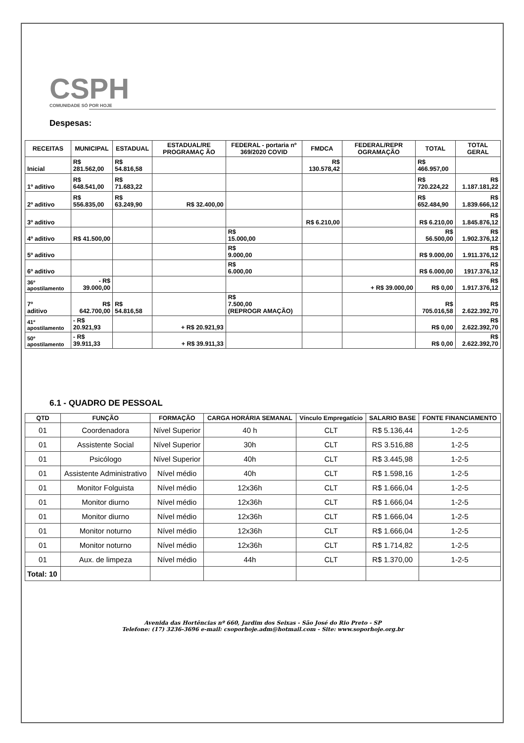CSPH
COMUNIDADE SÓ POR HOJE
Despesas:
| RECEITAS | MUNICIPAL | ESTADUAL | ESTADUAL/RE PROGRAMAÇ ÃO | FEDERAL - portaria nº 369/2020 COVID | FMDCA | FEDERAL/REPR OGRAMAÇÃO | TOTAL | TOTAL GERAL |
| --- | --- | --- | --- | --- | --- | --- | --- | --- |
| Inicial | R$ 281.562,00 | R$ 54.816,58 | | | R$ 130.578,42 | | R$ 466.957,00 | |
| 1º aditivo | R$ 648.541,00 | R$ 71.683,22 | | | | | R$ 720.224,22 | R$ 1.187.181,22 |
| 2º aditivo | R$ 556.835,00 | R$ 63.249,90 | R$ 32.400,00 | | | | R$ 652.484,90 | R$ 1.839.666,12 |
| 3º aditivo | | | | | R$ 6.210,00 | | R$ 6.210,00 | R$ 1.845.876,12 |
| 4º aditivo | R$ 41.500,00 | | | R$ 15.000,00 | | | R$ 56.500,00 | R$ 1.902.376,12 |
| 5º aditivo | | | | R$ 9.000,00 | | | R$ 9.000,00 | R$ 1.911.376,12 |
| 6º aditivo | | | | R$ 6.000,00 | | | R$ 6.000,00 | R$ 1917.376,12 |
| 36º apostilamento | - R$ 39.000,00 | | | | | + R$ 39.000,00 | R$ 0,00 | R$ 1.917.376,12 |
| 7º aditivo | R$ 642.700,00 | R$ 54.816,58 | | R$ 7.500,00 (REPROGR AMAÇÃO) | | | R$ 705.016,58 | R$ 2.622.392,70 |
| 41º apostilamento | - R$ 20.921,93 | | + R$ 20.921,93 | | | | R$ 0,00 | R$ 2.622.392,70 |
| 50º apostilamento | - R$ 39.911,33 | | + R$ 39.911,33 | | | | R$ 0,00 | R$ 2.622.392,70 |
6.1 - QUADRO DE PESSOAL
| QTD | FUNÇÃO | FORMAÇÃO | CARGA HORÁRIA SEMANAL | Vínculo Empregatício | SALARIO BASE | FONTE FINANCIAMENTO |
| --- | --- | --- | --- | --- | --- | --- |
| 01 | Coordenadora | Nível Superior | 40 h | CLT | R$ 5.136,44 | 1-2-5 |
| 01 | Assistente Social | Nível Superior | 30h | CLT | RS 3.516,88 | 1-2-5 |
| 01 | Psicólogo | Nível Superior | 40h | CLT | R$ 3.445,98 | 1-2-5 |
| 01 | Assistente Administrativo | Nível médio | 40h | CLT | R$ 1.598,16 | 1-2-5 |
| 01 | Monitor Folguista | Nível médio | 12x36h | CLT | R$ 1.666,04 | 1-2-5 |
| 01 | Monitor diurno | Nível médio | 12x36h | CLT | R$ 1.666,04 | 1-2-5 |
| 01 | Monitor diurno | Nível médio | 12x36h | CLT | R$ 1.666,04 | 1-2-5 |
| 01 | Monitor noturno | Nível médio | 12x36h | CLT | R$ 1.666,04 | 1-2-5 |
| 01 | Monitor noturno | Nível médio | 12x36h | CLT | R$ 1.714,82 | 1-2-5 |
| 01 | Aux. de limpeza | Nível médio | 44h | CLT | R$ 1.370,00 | 1-2-5 |
| Total: 10 | | | | | | |
Avenida das Hortências nº 660, Jardim dos Seixas - São José do Rio Preto - SP
Telefone: (17) 3236-3696 e-mail: csoporhoje.adm@hotmail.com - Site: www.soporhoje.org.br